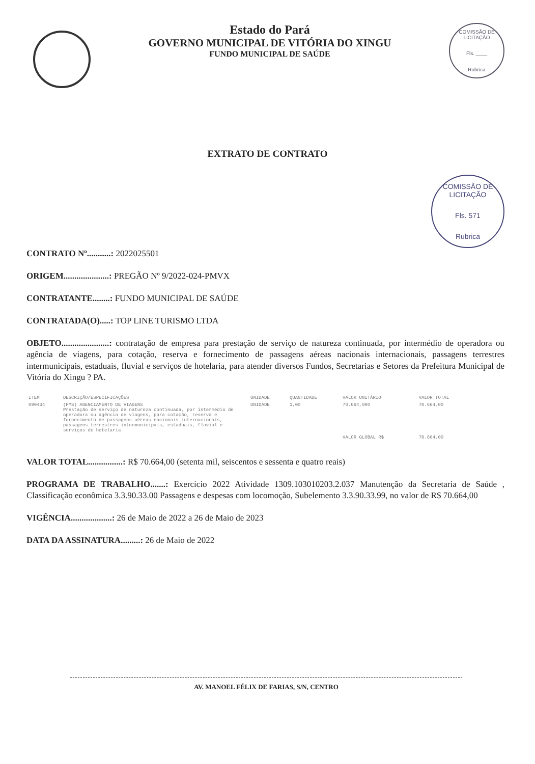Estado do Pará
GOVERNO MUNICIPAL DE VITÓRIA DO XINGU
FUNDO MUNICIPAL DE SAÚDE
COMISSÃO DE LICITAÇÃO
Fls. ____
Rubrica
EXTRATO DE CONTRATO
COMISSÃO DE LICITAÇÃO
Fls. 571
Rubrica
CONTRATO Nº...........: 2022025501
ORIGEM.....................: PREGÃO Nº 9/2022-024-PMVX
CONTRATANTE........: FUNDO MUNICIPAL DE SAÚDE
CONTRATADA(O).....: TOP LINE TURISMO LTDA
OBJETO......................: contratação de empresa para prestação de serviço de natureza continuada, por intermédio de operadora ou agência de viagens, para cotação, reserva e fornecimento de passagens aéreas nacionais internacionais, passagens terrestres intermunicipais, estaduais, fluvial e serviços de hotelaria, para atender diversos Fundos, Secretarias e Setores da Prefeitura Municipal de Vitória do Xingu ? PA.
| ITEM | DESCRIÇÃO/ESPECIFICAÇÕES | UNIDADE | QUANTIDADE | VALOR UNITÁRIO | VALOR TOTAL |
| --- | --- | --- | --- | --- | --- |
| 090434 | (FMS) AGENCIAMENTO DE VIAGENS Prestação de serviço de natureza continuada, por intermédio de operadora ou agência de viagens, para cotação, reserva e fornecimento de passagens aéreas nacionais internacionais, passagens terrestres intermunicipais, estaduais, fluvial e serviços de hotelaria | UNIDADE | 1,00 | 70.664,000 | 70.664,00 |
| | | | | VALOR GLOBAL R$ | 70.664,00 |
VALOR TOTAL................: R$ 70.664,00 (setenta mil, seiscentos e sessenta e quatro reais)
PROGRAMA DE TRABALHO.......: Exercício 2022 Atividade 1309.103010203.2.037 Manutenção da Secretaria de Saúde , Classificação econômica 3.3.90.33.00 Passagens e despesas com locomoção, Subelemento 3.3.90.33.99, no valor de R$ 70.664,00
VIGÊNCIA...................: 26 de Maio de 2022 a 26 de Maio de 2023
DATA DA ASSINATURA.........: 26 de Maio de 2022
AV. MANOEL FÉLIX DE FARIAS, S/N, CENTRO